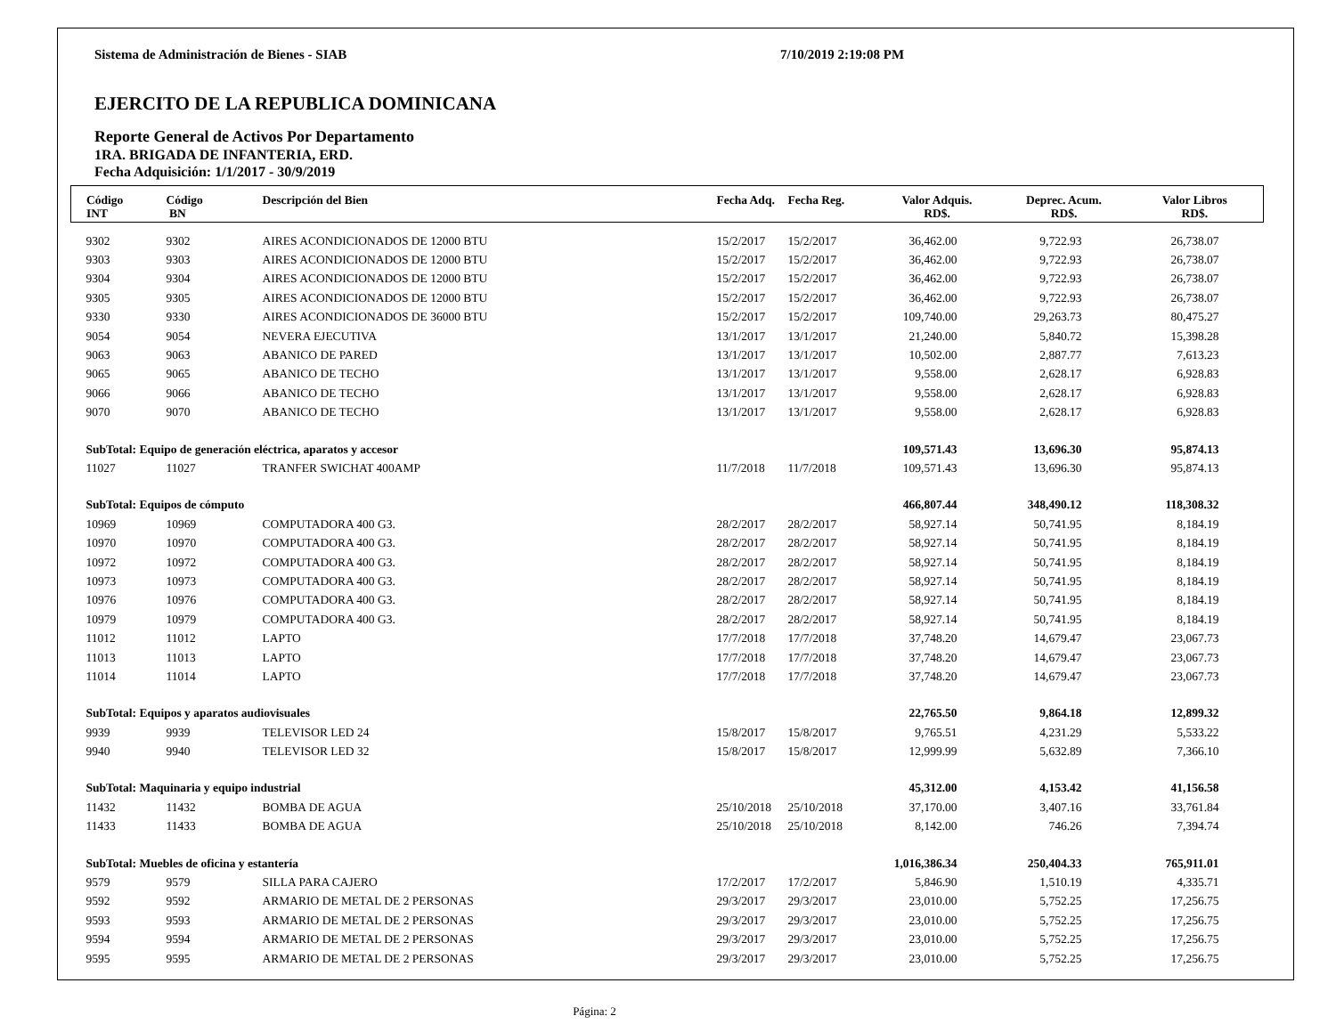Sistema de Administración de Bienes - SIAB 7/10/2019 2:19:08 PM
EJERCITO DE LA REPUBLICA DOMINICANA
Reporte General de Activos Por Departamento
1RA. BRIGADA DE INFANTERIA, ERD.
Fecha Adquisición: 1/1/2017 - 30/9/2019
| Código INT | Código BN | Descripción del Bien | Fecha Adq. | Fecha Reg. | Valor Adquis. RD$. | Deprec. Acum. RD$. | Valor Libros RD$. |
| --- | --- | --- | --- | --- | --- | --- | --- |
| 9302 | 9302 | AIRES ACONDICIONADOS DE 12000 BTU | 15/2/2017 | 15/2/2017 | 36,462.00 | 9,722.93 | 26,738.07 |
| 9303 | 9303 | AIRES ACONDICIONADOS DE 12000 BTU | 15/2/2017 | 15/2/2017 | 36,462.00 | 9,722.93 | 26,738.07 |
| 9304 | 9304 | AIRES ACONDICIONADOS DE 12000 BTU | 15/2/2017 | 15/2/2017 | 36,462.00 | 9,722.93 | 26,738.07 |
| 9305 | 9305 | AIRES ACONDICIONADOS DE 12000 BTU | 15/2/2017 | 15/2/2017 | 36,462.00 | 9,722.93 | 26,738.07 |
| 9330 | 9330 | AIRES ACONDICIONADOS DE 36000 BTU | 15/2/2017 | 15/2/2017 | 109,740.00 | 29,263.73 | 80,475.27 |
| 9054 | 9054 | NEVERA EJECUTIVA | 13/1/2017 | 13/1/2017 | 21,240.00 | 5,840.72 | 15,398.28 |
| 9063 | 9063 | ABANICO DE PARED | 13/1/2017 | 13/1/2017 | 10,502.00 | 2,887.77 | 7,613.23 |
| 9065 | 9065 | ABANICO DE TECHO | 13/1/2017 | 13/1/2017 | 9,558.00 | 2,628.17 | 6,928.83 |
| 9066 | 9066 | ABANICO DE TECHO | 13/1/2017 | 13/1/2017 | 9,558.00 | 2,628.17 | 6,928.83 |
| 9070 | 9070 | ABANICO DE TECHO | 13/1/2017 | 13/1/2017 | 9,558.00 | 2,628.17 | 6,928.83 |
| SubTotal: Equipo de generación eléctrica, aparatos y accesor | | | | | 109,571.43 | 13,696.30 | 95,874.13 |
| 11027 | 11027 | TRANFER SWICHAT 400AMP | 11/7/2018 | 11/7/2018 | 109,571.43 | 13,696.30 | 95,874.13 |
| SubTotal: Equipos de cómputo | | | | | 466,807.44 | 348,490.12 | 118,308.32 |
| 10969 | 10969 | COMPUTADORA 400 G3. | 28/2/2017 | 28/2/2017 | 58,927.14 | 50,741.95 | 8,184.19 |
| 10970 | 10970 | COMPUTADORA 400 G3. | 28/2/2017 | 28/2/2017 | 58,927.14 | 50,741.95 | 8,184.19 |
| 10972 | 10972 | COMPUTADORA 400 G3. | 28/2/2017 | 28/2/2017 | 58,927.14 | 50,741.95 | 8,184.19 |
| 10973 | 10973 | COMPUTADORA 400 G3. | 28/2/2017 | 28/2/2017 | 58,927.14 | 50,741.95 | 8,184.19 |
| 10976 | 10976 | COMPUTADORA 400 G3. | 28/2/2017 | 28/2/2017 | 58,927.14 | 50,741.95 | 8,184.19 |
| 10979 | 10979 | COMPUTADORA 400 G3. | 28/2/2017 | 28/2/2017 | 58,927.14 | 50,741.95 | 8,184.19 |
| 11012 | 11012 | LAPTO | 17/7/2018 | 17/7/2018 | 37,748.20 | 14,679.47 | 23,067.73 |
| 11013 | 11013 | LAPTO | 17/7/2018 | 17/7/2018 | 37,748.20 | 14,679.47 | 23,067.73 |
| 11014 | 11014 | LAPTO | 17/7/2018 | 17/7/2018 | 37,748.20 | 14,679.47 | 23,067.73 |
| SubTotal: Equipos y aparatos audiovisuales | | | | | 22,765.50 | 9,864.18 | 12,899.32 |
| 9939 | 9939 | TELEVISOR LED 24 | 15/8/2017 | 15/8/2017 | 9,765.51 | 4,231.29 | 5,533.22 |
| 9940 | 9940 | TELEVISOR LED 32 | 15/8/2017 | 15/8/2017 | 12,999.99 | 5,632.89 | 7,366.10 |
| SubTotal: Maquinaria y equipo industrial | | | | | 45,312.00 | 4,153.42 | 41,156.58 |
| 11432 | 11432 | BOMBA DE AGUA | 25/10/2018 | 25/10/2018 | 37,170.00 | 3,407.16 | 33,761.84 |
| 11433 | 11433 | BOMBA DE AGUA | 25/10/2018 | 25/10/2018 | 8,142.00 | 746.26 | 7,394.74 |
| SubTotal: Muebles de oficina y estantería | | | | | 1,016,386.34 | 250,404.33 | 765,911.01 |
| 9579 | 9579 | SILLA PARA CAJERO | 17/2/2017 | 17/2/2017 | 5,846.90 | 1,510.19 | 4,335.71 |
| 9592 | 9592 | ARMARIO DE METAL DE 2 PERSONAS | 29/3/2017 | 29/3/2017 | 23,010.00 | 5,752.25 | 17,256.75 |
| 9593 | 9593 | ARMARIO DE METAL DE 2 PERSONAS | 29/3/2017 | 29/3/2017 | 23,010.00 | 5,752.25 | 17,256.75 |
| 9594 | 9594 | ARMARIO DE METAL DE 2 PERSONAS | 29/3/2017 | 29/3/2017 | 23,010.00 | 5,752.25 | 17,256.75 |
| 9595 | 9595 | ARMARIO DE METAL DE 2 PERSONAS | 29/3/2017 | 29/3/2017 | 23,010.00 | 5,752.25 | 17,256.75 |
Página: 2